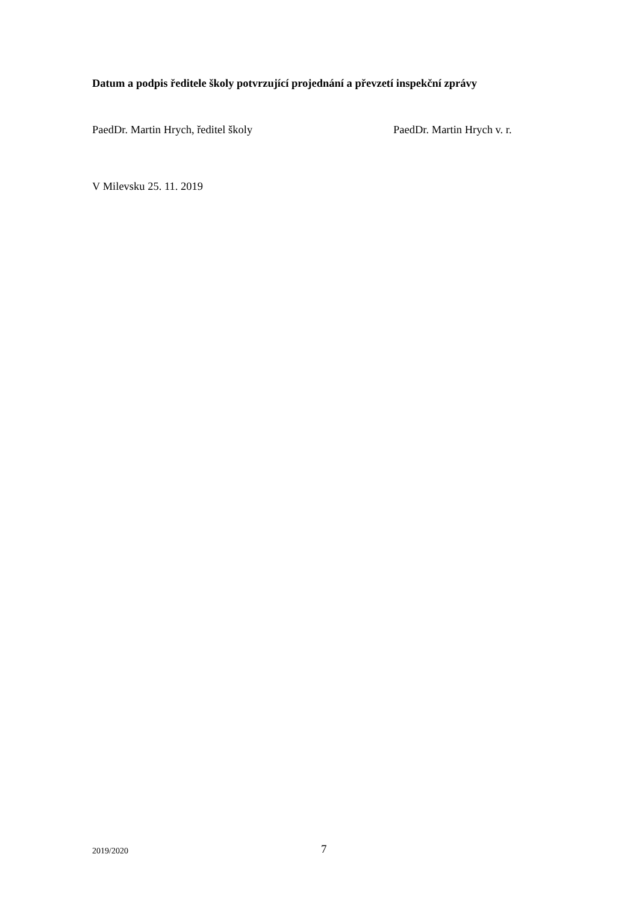Datum a podpis ředitele školy potvrzující projednání a převzetí inspekční zprávy
PaedDr. Martin Hrych, ředitel školy PaedDr. Martin Hrych v. r.
V Milevsku 25. 11. 2019
2019/2020 7